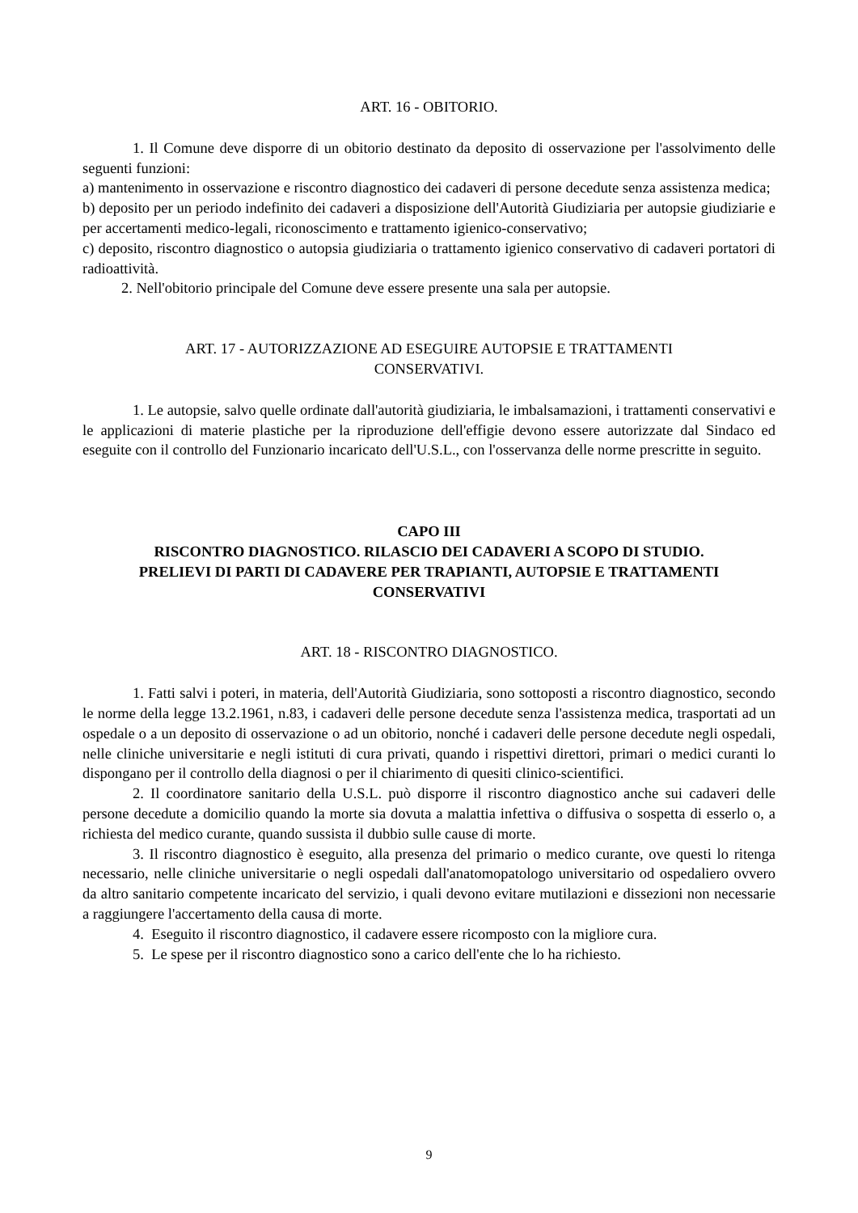ART. 16 - OBITORIO.
1. Il Comune deve disporre di un obitorio destinato da deposito di osservazione per l'assolvimento delle seguenti funzioni:
a) mantenimento in osservazione e riscontro diagnostico dei cadaveri di persone decedute senza assistenza medica;
b) deposito per un periodo indefinito dei cadaveri a disposizione dell'Autorità Giudiziaria per autopsie giudiziarie e per accertamenti medico-legali, riconoscimento e trattamento igienico-conservativo;
c) deposito, riscontro diagnostico o autopsia giudiziaria o trattamento igienico conservativo di cadaveri portatori di radioattività.
2. Nell'obitorio principale del Comune deve essere presente una sala per autopsie.
ART. 17 - AUTORIZZAZIONE AD ESEGUIRE AUTOPSIE E TRATTAMENTI
CONSERVATIVI.
1. Le autopsie, salvo quelle ordinate dall'autorità giudiziaria, le imbalsamazioni, i trattamenti conservativi e le applicazioni di materie plastiche per la riproduzione dell'effigie devono essere autorizzate dal Sindaco ed eseguite con il controllo del Funzionario incaricato dell'U.S.L., con l'osservanza delle norme prescritte in seguito.
CAPO III
RISCONTRO DIAGNOSTICO. RILASCIO DEI CADAVERI A SCOPO DI STUDIO.
PRELIEVI DI PARTI DI CADAVERE PER TRAPIANTI, AUTOPSIE E TRATTAMENTI
CONSERVATIVI
ART. 18 - RISCONTRO DIAGNOSTICO.
1. Fatti salvi i poteri, in materia, dell'Autorità Giudiziaria, sono sottoposti a riscontro diagnostico, secondo le norme della legge 13.2.1961, n.83, i cadaveri delle persone decedute senza l'assistenza medica, trasportati ad un ospedale o a un deposito di osservazione o ad un obitorio, nonché i cadaveri delle persone decedute negli ospedali, nelle cliniche universitarie e negli istituti di cura privati, quando i rispettivi direttori, primari o medici curanti lo dispongano per il controllo della diagnosi o per il chiarimento di quesiti clinico-scientifici.
2. Il coordinatore sanitario della U.S.L. può disporre il riscontro diagnostico anche sui cadaveri delle persone decedute a domicilio quando la morte sia dovuta a malattia infettiva o diffusiva o sospetta di esserlo o, a richiesta del medico curante, quando sussista il dubbio sulle cause di morte.
3. Il riscontro diagnostico è eseguito, alla presenza del primario o medico curante, ove questi lo ritenga necessario, nelle cliniche universitarie o negli ospedali dall'anatomopatologo universitario od ospedaliero ovvero da altro sanitario competente incaricato del servizio, i quali devono evitare mutilazioni e dissezioni non necessarie a raggiungere l'accertamento della causa di morte.
4. Eseguito il riscontro diagnostico, il cadavere essere ricomposto con la migliore cura.
5. Le spese per il riscontro diagnostico sono a carico dell'ente che lo ha richiesto.
9